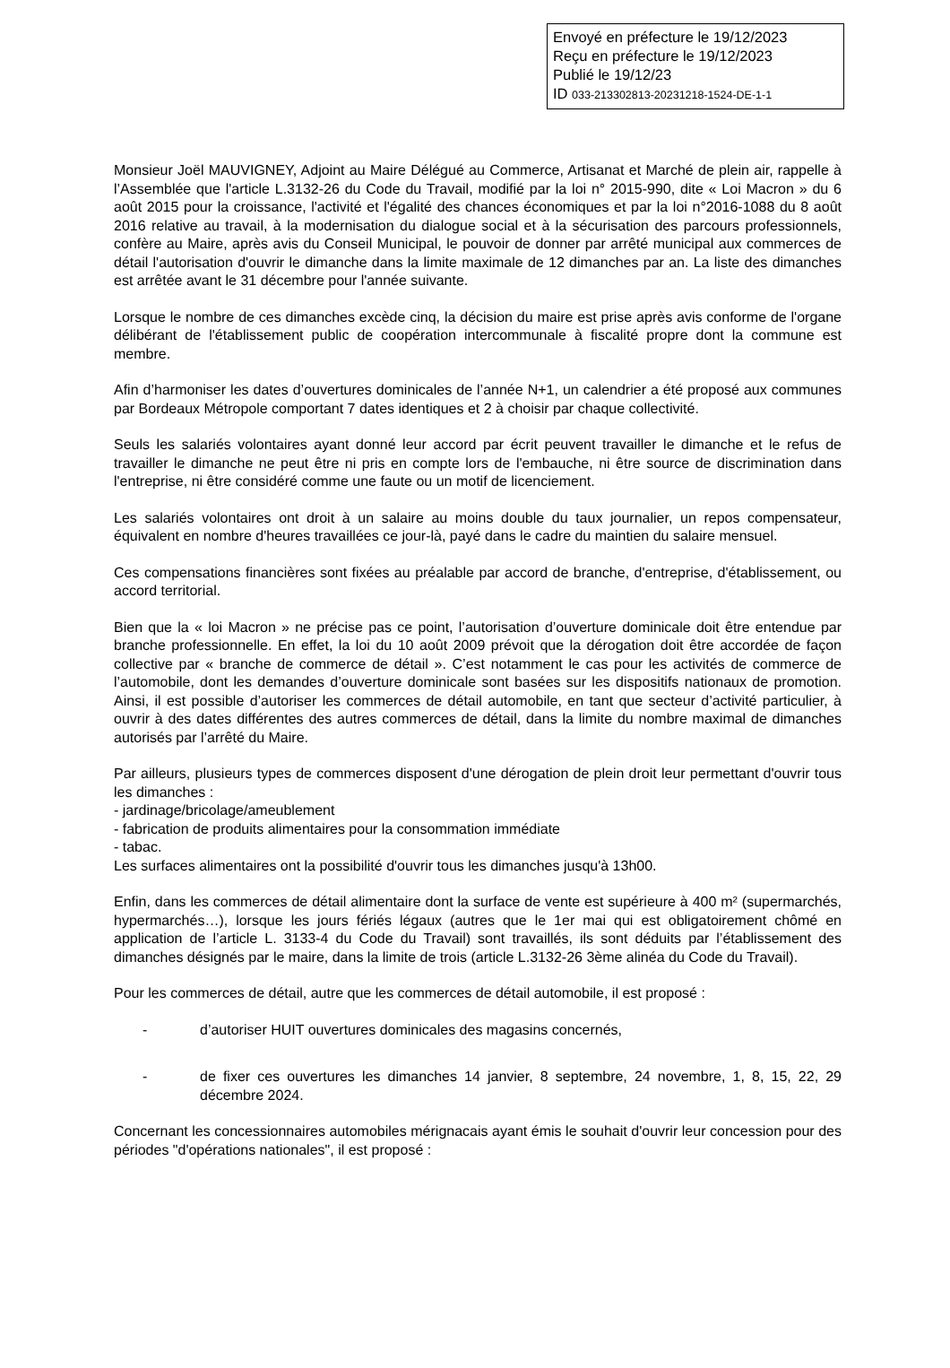Envoyé en préfecture le 19/12/2023
Reçu en préfecture le 19/12/2023
Publié le 19/12/23
ID 033-213302813-20231218-1524-DE-1-1
Monsieur Joël MAUVIGNEY, Adjoint au Maire Délégué au Commerce, Artisanat et Marché de plein air, rappelle à l’Assemblée que l'article L.3132-26 du Code du Travail, modifié par la loi n° 2015-990, dite « Loi Macron » du 6 août 2015 pour la croissance, l'activité et l'égalité des chances économiques et par la loi n°2016-1088 du 8 août 2016 relative au travail, à la modernisation du dialogue social et à la sécurisation des parcours professionnels, confère au Maire, après avis du Conseil Municipal, le pouvoir de donner par arrêté municipal aux commerces de détail l'autorisation d'ouvrir le dimanche dans la limite maximale de 12 dimanches par an. La liste des dimanches est arrêtée avant le 31 décembre pour l'année suivante.
Lorsque le nombre de ces dimanches excède cinq, la décision du maire est prise après avis conforme de l'organe délibérant de l'établissement public de coopération intercommunale à fiscalité propre dont la commune est membre.
Afin d’harmoniser les dates d’ouvertures dominicales de l’année N+1, un calendrier a été proposé aux communes par Bordeaux Métropole comportant 7 dates identiques et 2 à choisir par chaque collectivité.
Seuls les salariés volontaires ayant donné leur accord par écrit peuvent travailler le dimanche et le refus de travailler le dimanche ne peut être ni pris en compte lors de l'embauche, ni être source de discrimination dans l'entreprise, ni être considéré comme une faute ou un motif de licenciement.
Les salariés volontaires ont droit à un salaire au moins double du taux journalier, un repos compensateur, équivalent en nombre d'heures travaillées ce jour-là, payé dans le cadre du maintien du salaire mensuel.
Ces compensations financières sont fixées au préalable par accord de branche, d'entreprise, d'établissement, ou accord territorial.
Bien que la « loi Macron » ne précise pas ce point, l’autorisation d’ouverture dominicale doit être entendue par branche professionnelle. En effet, la loi du 10 août 2009 prévoit que la dérogation doit être accordée de façon collective par « branche de commerce de détail ». C’est notamment le cas pour les activités de commerce de l’automobile, dont les demandes d’ouverture dominicale sont basées sur les dispositifs nationaux de promotion. Ainsi, il est possible d’autoriser les commerces de détail automobile, en tant que secteur d’activité particulier, à ouvrir à des dates différentes des autres commerces de détail, dans la limite du nombre maximal de dimanches autorisés par l’arrêté du Maire.
Par ailleurs, plusieurs types de commerces disposent d'une dérogation de plein droit leur permettant d'ouvrir tous les dimanches :
- jardinage/bricolage/ameublement
- fabrication de produits alimentaires pour la consommation immédiate
- tabac.
Les surfaces alimentaires ont la possibilité d'ouvrir tous les dimanches jusqu'à 13h00.
Enfin, dans les commerces de détail alimentaire dont la surface de vente est supérieure à 400 m² (supermarchés, hypermarchés…), lorsque les jours fériés légaux (autres que le 1er mai qui est obligatoirement chômé en application de l’article L. 3133-4 du Code du Travail) sont travaillés, ils sont déduits par l’établissement des dimanches désignés par le maire, dans la limite de trois (article L.3132-26 3ème alinéa du Code du Travail).
Pour les commerces de détail, autre que les commerces de détail automobile, il est proposé :
- d’autoriser HUIT ouvertures dominicales des magasins concernés,
- de fixer ces ouvertures les dimanches 14 janvier, 8 septembre, 24 novembre, 1, 8, 15, 22, 29 décembre 2024.
Concernant les concessionnaires automobiles mérignacais ayant émis le souhait d'ouvrir leur concession pour des périodes "d'opérations nationales", il est proposé :